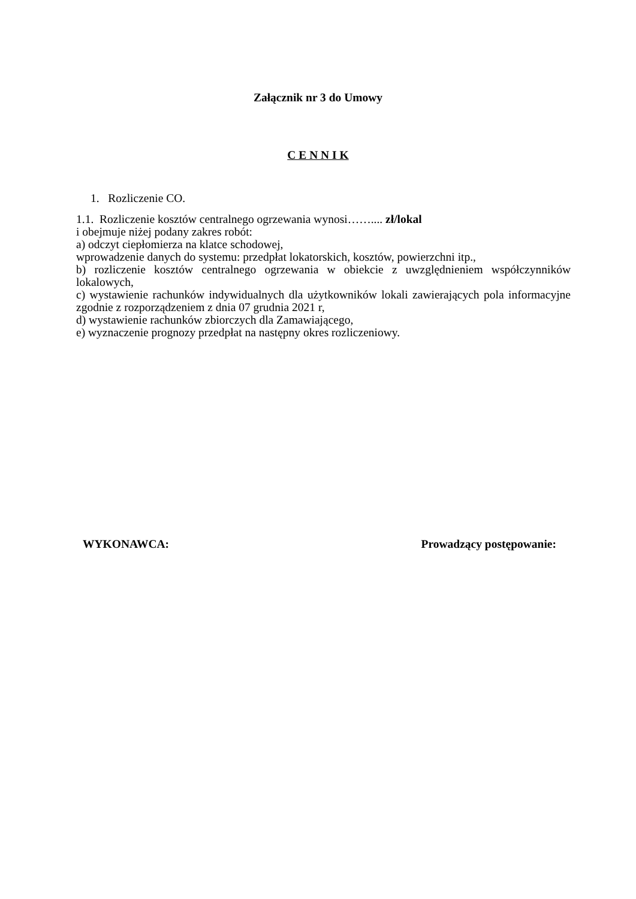Załącznik nr 3 do Umowy
C E N N I K
1. Rozliczenie CO.
1.1. Rozliczenie kosztów centralnego ogrzewania wynosi…….... zł/lokal
i obejmuje niżej podany zakres robót:
a) odczyt ciepłomierza na klatce schodowej,
wprowadzenie danych do systemu: przedpłat lokatorskich, kosztów, powierzchni itp.,
b) rozliczenie kosztów centralnego ogrzewania w obiekcie z uwzględnieniem współczynników lokalowych,
c) wystawienie rachunków indywidualnych dla użytkowników lokali zawierających pola informacyjne zgodnie z rozporządzeniem z dnia 07 grudnia 2021 r,
d) wystawienie rachunków zbiorczych dla Zamawiającego,
e) wyznaczenie prognozy przedpłat na następny okres rozliczeniowy.
WYKONAWCA: Prowadzący postępowanie: